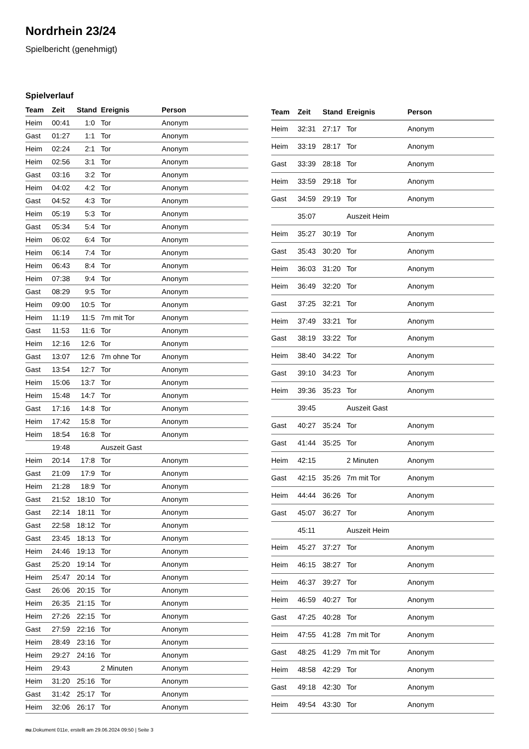Nordrhein 23/24
Spielbericht (genehmigt)
Spielverlauf
| Team | Zeit | Stand | Ereignis | Person |
| --- | --- | --- | --- | --- |
| Heim | 00:41 | 1:0 | Tor | Anonym |
| Gast | 01:27 | 1:1 | Tor | Anonym |
| Heim | 02:24 | 2:1 | Tor | Anonym |
| Heim | 02:56 | 3:1 | Tor | Anonym |
| Gast | 03:16 | 3:2 | Tor | Anonym |
| Heim | 04:02 | 4:2 | Tor | Anonym |
| Gast | 04:52 | 4:3 | Tor | Anonym |
| Heim | 05:19 | 5:3 | Tor | Anonym |
| Gast | 05:34 | 5:4 | Tor | Anonym |
| Heim | 06:02 | 6:4 | Tor | Anonym |
| Heim | 06:14 | 7:4 | Tor | Anonym |
| Heim | 06:43 | 8:4 | Tor | Anonym |
| Heim | 07:38 | 9:4 | Tor | Anonym |
| Gast | 08:29 | 9:5 | Tor | Anonym |
| Heim | 09:00 | 10:5 | Tor | Anonym |
| Heim | 11:19 | 11:5 | 7m mit Tor | Anonym |
| Gast | 11:53 | 11:6 | Tor | Anonym |
| Heim | 12:16 | 12:6 | Tor | Anonym |
| Gast | 13:07 | 12:6 | 7m ohne Tor | Anonym |
| Gast | 13:54 | 12:7 | Tor | Anonym |
| Heim | 15:06 | 13:7 | Tor | Anonym |
| Heim | 15:48 | 14:7 | Tor | Anonym |
| Gast | 17:16 | 14:8 | Tor | Anonym |
| Heim | 17:42 | 15:8 | Tor | Anonym |
| Heim | 18:54 | 16:8 | Tor | Anonym |
| | 19:48 | | Auszeit Gast | |
| Heim | 20:14 | 17:8 | Tor | Anonym |
| Gast | 21:09 | 17:9 | Tor | Anonym |
| Heim | 21:28 | 18:9 | Tor | Anonym |
| Gast | 21:52 | 18:10 | Tor | Anonym |
| Gast | 22:14 | 18:11 | Tor | Anonym |
| Gast | 22:58 | 18:12 | Tor | Anonym |
| Gast | 23:45 | 18:13 | Tor | Anonym |
| Heim | 24:46 | 19:13 | Tor | Anonym |
| Gast | 25:20 | 19:14 | Tor | Anonym |
| Heim | 25:47 | 20:14 | Tor | Anonym |
| Gast | 26:06 | 20:15 | Tor | Anonym |
| Heim | 26:35 | 21:15 | Tor | Anonym |
| Heim | 27:26 | 22:15 | Tor | Anonym |
| Gast | 27:59 | 22:16 | Tor | Anonym |
| Heim | 28:49 | 23:16 | Tor | Anonym |
| Heim | 29:27 | 24:16 | Tor | Anonym |
| Heim | 29:43 | | 2 Minuten | Anonym |
| Heim | 31:20 | 25:16 | Tor | Anonym |
| Gast | 31:42 | 25:17 | Tor | Anonym |
| Heim | 32:06 | 26:17 | Tor | Anonym |
| Team | Zeit | Stand | Ereignis | Person |
| --- | --- | --- | --- | --- |
| Heim | 32:31 | 27:17 | Tor | Anonym |
| Heim | 33:19 | 28:17 | Tor | Anonym |
| Gast | 33:39 | 28:18 | Tor | Anonym |
| Heim | 33:59 | 29:18 | Tor | Anonym |
| Gast | 34:59 | 29:19 | Tor | Anonym |
| | 35:07 | | Auszeit Heim | |
| Heim | 35:27 | 30:19 | Tor | Anonym |
| Gast | 35:43 | 30:20 | Tor | Anonym |
| Heim | 36:03 | 31:20 | Tor | Anonym |
| Heim | 36:49 | 32:20 | Tor | Anonym |
| Gast | 37:25 | 32:21 | Tor | Anonym |
| Heim | 37:49 | 33:21 | Tor | Anonym |
| Gast | 38:19 | 33:22 | Tor | Anonym |
| Heim | 38:40 | 34:22 | Tor | Anonym |
| Gast | 39:10 | 34:23 | Tor | Anonym |
| Heim | 39:36 | 35:23 | Tor | Anonym |
| | 39:45 | | Auszeit Gast | |
| Gast | 40:27 | 35:24 | Tor | Anonym |
| Gast | 41:44 | 35:25 | Tor | Anonym |
| Heim | 42:15 | | 2 Minuten | Anonym |
| Gast | 42:15 | 35:26 | 7m mit Tor | Anonym |
| Heim | 44:44 | 36:26 | Tor | Anonym |
| Gast | 45:07 | 36:27 | Tor | Anonym |
| | 45:11 | | Auszeit Heim | |
| Heim | 45:27 | 37:27 | Tor | Anonym |
| Heim | 46:15 | 38:27 | Tor | Anonym |
| Heim | 46:37 | 39:27 | Tor | Anonym |
| Heim | 46:59 | 40:27 | Tor | Anonym |
| Gast | 47:25 | 40:28 | Tor | Anonym |
| Heim | 47:55 | 41:28 | 7m mit Tor | Anonym |
| Gast | 48:25 | 41:29 | 7m mit Tor | Anonym |
| Heim | 48:58 | 42:29 | Tor | Anonym |
| Gast | 49:18 | 42:30 | Tor | Anonym |
| Heim | 49:54 | 43:30 | Tor | Anonym |
nu.Dokument 011e, erstellt am 29.06.2024 09:50 | Seite 3